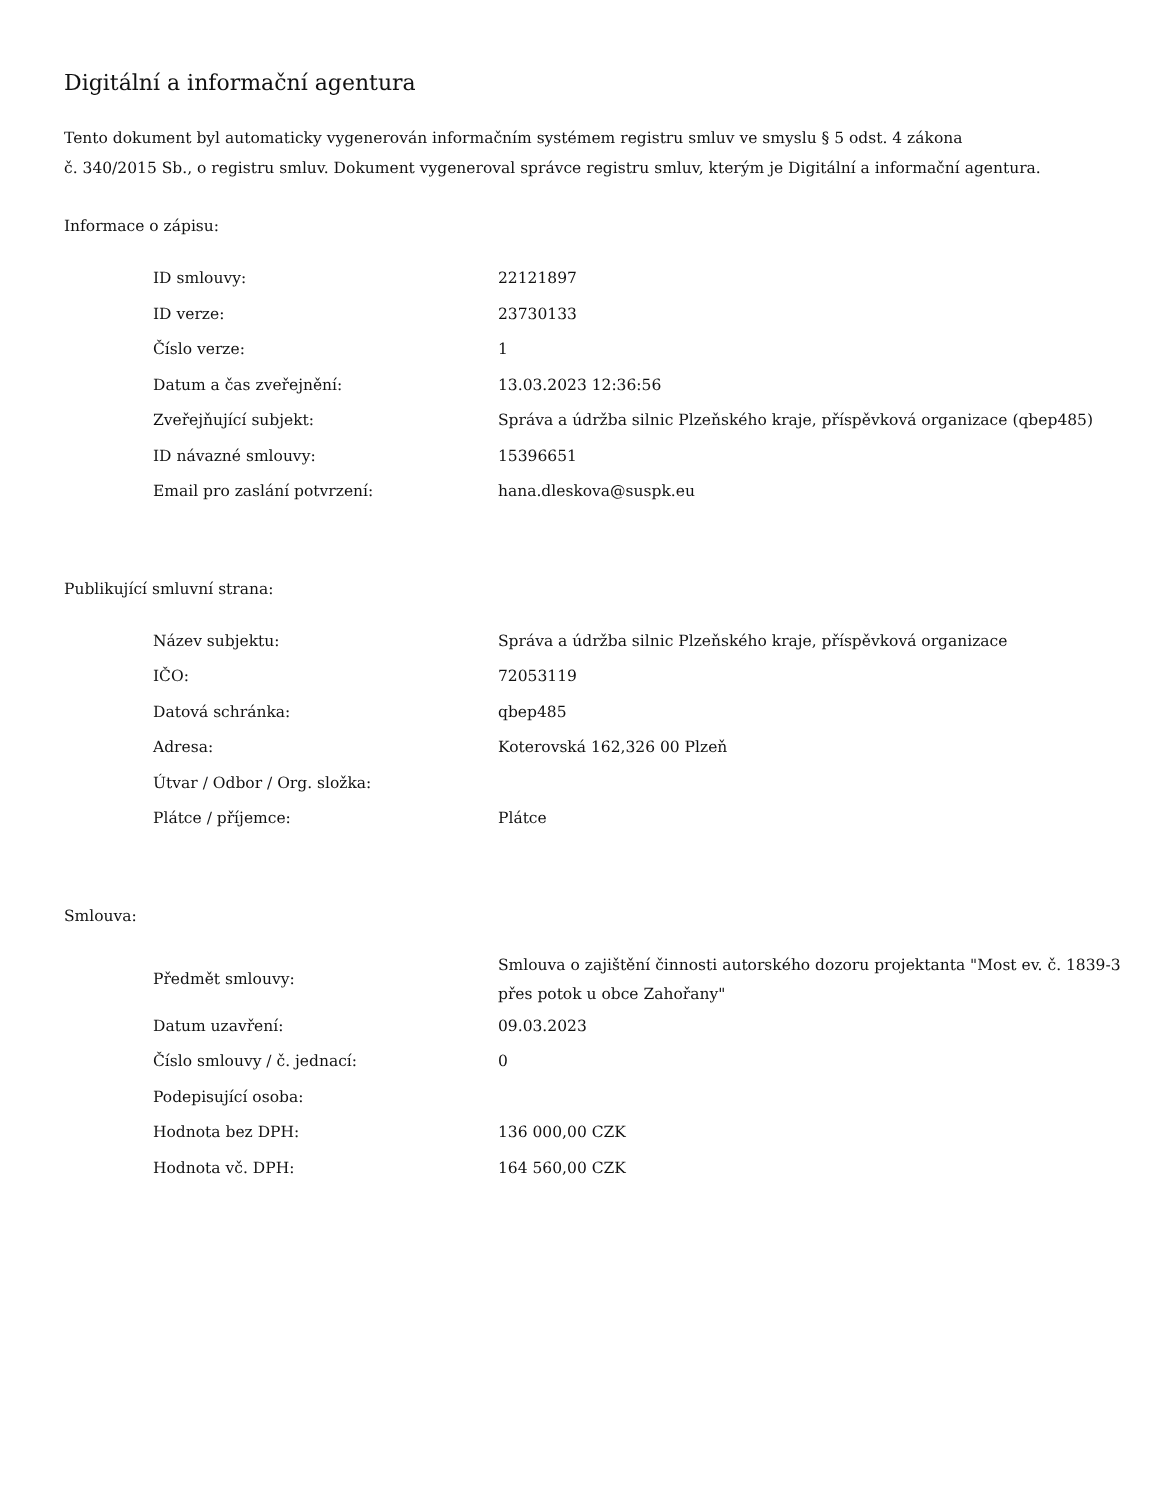Digitální a informační agentura
Tento dokument byl automaticky vygenerován informačním systémem registru smluv ve smyslu § 5 odst. 4 zákona
č. 340/2015 Sb., o registru smluv. Dokument vygeneroval správce registru smluv, kterým je Digitální a informační agentura.
Informace o zápisu:
| ID smlouvy: | 22121897 |
| ID verze: | 23730133 |
| Číslo verze: | 1 |
| Datum a čas zveřejnění: | 13.03.2023 12:36:56 |
| Zveřejňující subjekt: | Správa a údržba silnic Plzeňského kraje, příspěvková organizace (qbep485) |
| ID návazné smlouvy: | 15396651 |
| Email pro zaslání potvrzení: | hana.dleskova@suspk.eu |
Publikující smluvní strana:
| Název subjektu: | Správa a údržba silnic Plzeňského kraje, příspěvková organizace |
| IČO: | 72053119 |
| Datová schránka: | qbep485 |
| Adresa: | Koterovská 162,326 00 Plzeň |
| Útvar / Odbor / Org. složka: | |
| Plátce / příjemce: | Plátce |
Smlouva:
| Předmět smlouvy: | Smlouva o zajištění činnosti autorského dozoru projektanta "Most ev. č. 1839-3 přes potok u obce Zahořany" |
| Datum uzavření: | 09.03.2023 |
| Číslo smlouvy / č. jednací: | 0 |
| Podepisující osoba: | |
| Hodnota bez DPH: | 136 000,00 CZK |
| Hodnota vč. DPH: | 164 560,00 CZK |